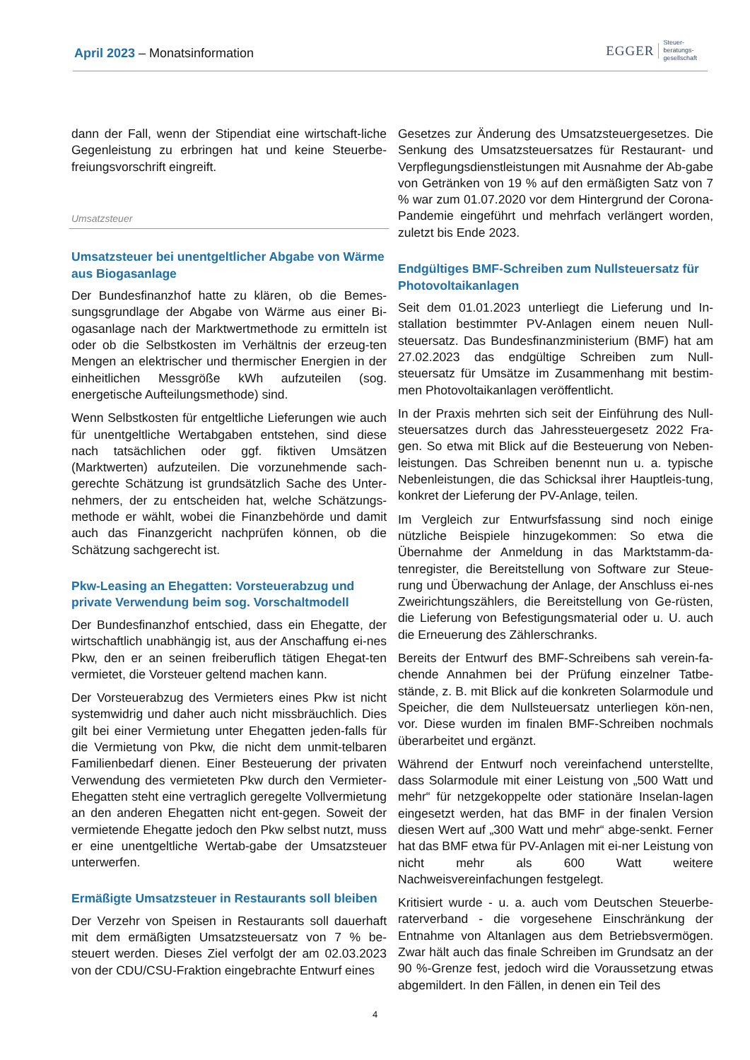April 2023 – Monatsinformation
EGGER Steuer-
beratungs-
gesellschaft
dann der Fall, wenn der Stipendiat eine wirtschaft-liche Gegenleistung zu erbringen hat und keine Steuerbe-freiungsvorschrift eingreift.
Umsatzsteuer
Umsatzsteuer bei unentgeltlicher Abgabe von Wärme aus Biogasanlage
Der Bundesfinanzhof hatte zu klären, ob die Bemes-sungsgrundlage der Abgabe von Wärme aus einer Bi-ogasanlage nach der Marktwertmethode zu ermitteln ist oder ob die Selbstkosten im Verhältnis der erzeug-ten Mengen an elektrischer und thermischer Energien in der einheitlichen Messgröße kWh aufzuteilen (sog. energetische Aufteilungsmethode) sind.
Wenn Selbstkosten für entgeltliche Lieferungen wie auch für unentgeltliche Wertabgaben entstehen, sind diese nach tatsächlichen oder ggf. fiktiven Umsätzen (Marktwerten) aufzuteilen. Die vorzunehmende sach-gerechte Schätzung ist grundsätzlich Sache des Unter-nehmers, der zu entscheiden hat, welche Schätzungs-methode er wählt, wobei die Finanzbehörde und damit auch das Finanzgericht nachprüfen können, ob die Schätzung sachgerecht ist.
Pkw-Leasing an Ehegatten: Vorsteuerabzug und private Verwendung beim sog. Vorschaltmodell
Der Bundesfinanzhof entschied, dass ein Ehegatte, der wirtschaftlich unabhängig ist, aus der Anschaffung ei-nes Pkw, den er an seinen freiberuflich tätigen Ehegat-ten vermietet, die Vorsteuer geltend machen kann.
Der Vorsteuerabzug des Vermieters eines Pkw ist nicht systemwidrig und daher auch nicht missbräuchlich. Dies gilt bei einer Vermietung unter Ehegatten jeden-falls für die Vermietung von Pkw, die nicht dem unmit-telbaren Familienbedarf dienen. Einer Besteuerung der privaten Verwendung des vermieteten Pkw durch den Vermieter-Ehegatten steht eine vertraglich geregelte Vollvermietung an den anderen Ehegatten nicht ent-gegen. Soweit der vermietende Ehegatte jedoch den Pkw selbst nutzt, muss er eine unentgeltliche Wertab-gabe der Umsatzsteuer unterwerfen.
Ermäßigte Umsatzsteuer in Restaurants soll bleiben
Der Verzehr von Speisen in Restaurants soll dauerhaft mit dem ermäßigten Umsatzsteuersatz von 7 % be-steuert werden. Dieses Ziel verfolgt der am 02.03.2023 von der CDU/CSU-Fraktion eingebrachte Entwurf eines
Gesetzes zur Änderung des Umsatzsteuergesetzes. Die Senkung des Umsatzsteuersatzes für Restaurant- und Verpflegungsdienstleistungen mit Ausnahme der Ab-gabe von Getränken von 19 % auf den ermäßigten Satz von 7 % war zum 01.07.2020 vor dem Hintergrund der Corona-Pandemie eingeführt und mehrfach verlängert worden, zuletzt bis Ende 2023.
Endgültiges BMF-Schreiben zum Nullsteuersatz für Photovoltaikanlagen
Seit dem 01.01.2023 unterliegt die Lieferung und In-stallation bestimmter PV-Anlagen einem neuen Null-steuersatz. Das Bundesfinanzministerium (BMF) hat am 27.02.2023 das endgültige Schreiben zum Null-steuersatz für Umsätze im Zusammenhang mit bestim-men Photovoltaikanlagen veröffentlicht.
In der Praxis mehrten sich seit der Einführung des Null-steuersatzes durch das Jahressteuergesetz 2022 Fra-gen. So etwa mit Blick auf die Besteuerung von Neben-leistungen. Das Schreiben benennt nun u. a. typische Nebenleistungen, die das Schicksal ihrer Hauptleis-tung, konkret der Lieferung der PV-Anlage, teilen.
Im Vergleich zur Entwurfsfassung sind noch einige nützliche Beispiele hinzugekommen: So etwa die Übernahme der Anmeldung in das Marktstamm-da-tenregister, die Bereitstellung von Software zur Steue-rung und Überwachung der Anlage, der Anschluss ei-nes Zweirichtungszählers, die Bereitstellung von Ge-rüsten, die Lieferung von Befestigungsmaterial oder u. U. auch die Erneuerung des Zählerschranks.
Bereits der Entwurf des BMF-Schreibens sah verein-fa-chende Annahmen bei der Prüfung einzelner Tatbe-stände, z. B. mit Blick auf die konkreten Solarmodule und Speicher, die dem Nullsteuersatz unterliegen kön-nen, vor. Diese wurden im finalen BMF-Schreiben nochmals überarbeitet und ergänzt.
Während der Entwurf noch vereinfachend unterstellte, dass Solarmodule mit einer Leistung von „500 Watt und mehr“ für netzgekoppelte oder stationäre Inselan-lagen eingesetzt werden, hat das BMF in der finalen Version diesen Wert auf „300 Watt und mehr“ abge-senkt. Ferner hat das BMF etwa für PV-Anlagen mit ei-ner Leistung von nicht mehr als 600 Watt weitere Nachweisvereinfachungen festgelegt.
Kritisiert wurde - u. a. auch vom Deutschen Steuerbe-raterverband - die vorgesehene Einschränkung der Entnahme von Altanlagen aus dem Betriebsvermögen. Zwar hält auch das finale Schreiben im Grundsatz an der 90 %-Grenze fest, jedoch wird die Voraussetzung etwas abgemildert. In den Fällen, in denen ein Teil des
4